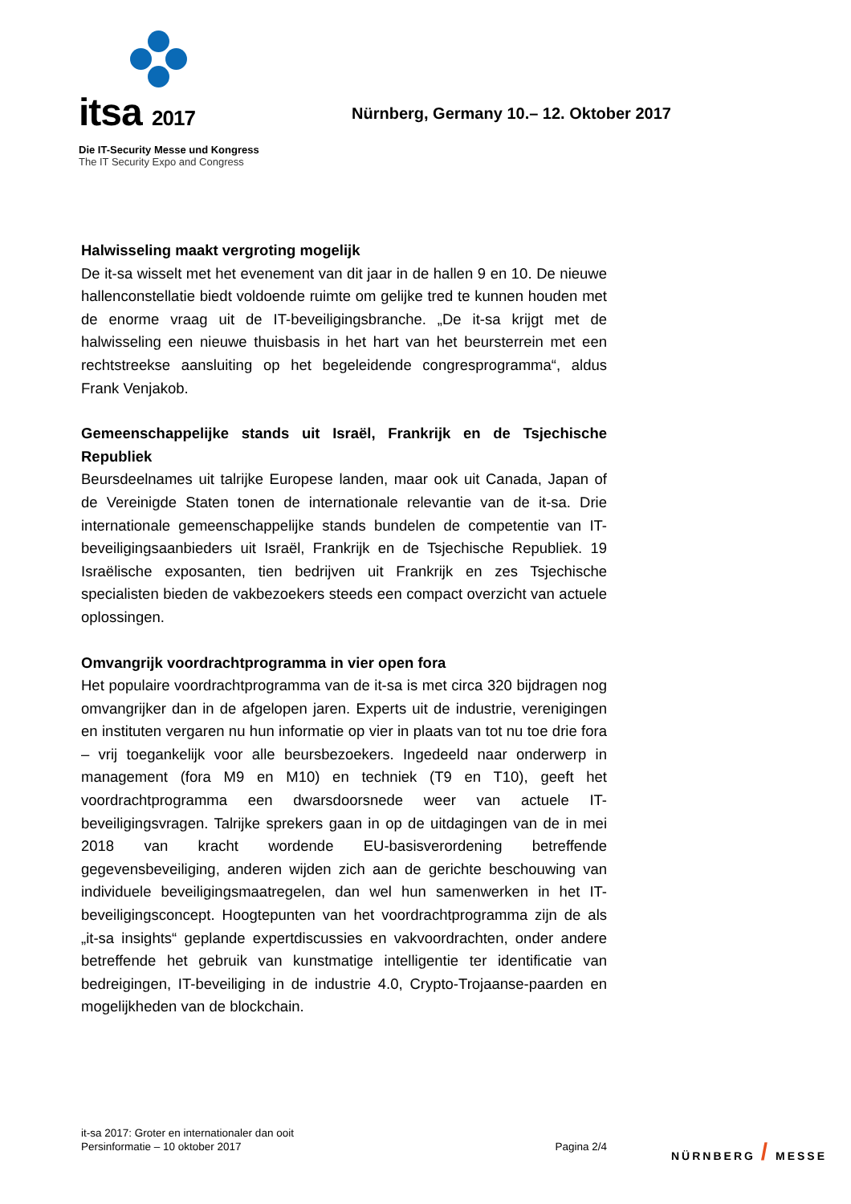itsa 2017
Die IT-Security Messe und Kongress
The IT Security Expo and Congress
Nürnberg, Germany 10.– 12. Oktober 2017
Halwisseling maakt vergroting mogelijk
De it-sa wisselt met het evenement van dit jaar in de hallen 9 en 10. De nieuwe hallenconstellatie biedt voldoende ruimte om gelijke tred te kunnen houden met de enorme vraag uit de IT-beveiligingsbranche. „De it-sa krijgt met de halwisseling een nieuwe thuisbasis in het hart van het beursterrein met een rechtstreekse aansluiting op het begeleidende congresprogramma“, aldus Frank Venjakob.
Gemeenschappelijke stands uit Israël, Frankrijk en de Tsjechische Republiek
Beursdeelnames uit talrijke Europese landen, maar ook uit Canada, Japan of de Vereinigde Staten tonen de internationale relevantie van de it-sa. Drie internationale gemeenschappelijke stands bundelen de competentie van IT-beveiligingsaanbieders uit Israël, Frankrijk en de Tsjechische Republiek. 19 Israëlische exposanten, tien bedrijven uit Frankrijk en zes Tsjechische specialisten bieden de vakbezoekers steeds een compact overzicht van actuele oplossingen.
Omvangrijk voordrachtprogramma in vier open fora
Het populaire voordrachtprogramma van de it-sa is met circa 320 bijdragen nog omvangrijker dan in de afgelopen jaren. Experts uit de industrie, verenigingen en instituten vergaren nu hun informatie op vier in plaats van tot nu toe drie fora – vrij toegankelijk voor alle beursbezoekers. Ingedeeld naar onderwerp in management (fora M9 en M10) en techniek (T9 en T10), geeft het voordrachtprogramma een dwarsdoorsnede weer van actuele IT-beveiligingsvragen. Talrijke sprekers gaan in op de uitdagingen van de in mei 2018 van kracht wordende EU-basisverordening betreffende gegevensbeveiliging, anderen wijden zich aan de gerichte beschouwing van individuele beveiligingsmaatregelen, dan wel hun samenwerken in het IT-beveiligingsconcept. Hoogtepunten van het voordrachtprogramma zijn de als „it-sa insights“ geplande expertdiscussies en vakvoordrachten, onder andere betreffende het gebruik van kunstmatige intelligentie ter identificatie van bedreigingen, IT-beveiliging in de industrie 4.0, Crypto-Trojaanse-paarden en mogelijkheden van de blockchain.
it-sa 2017: Groter en internationaler dan ooit
Persinformatie – 10 oktober 2017
Pagina 2/4
NÜRNBERG / MESSE